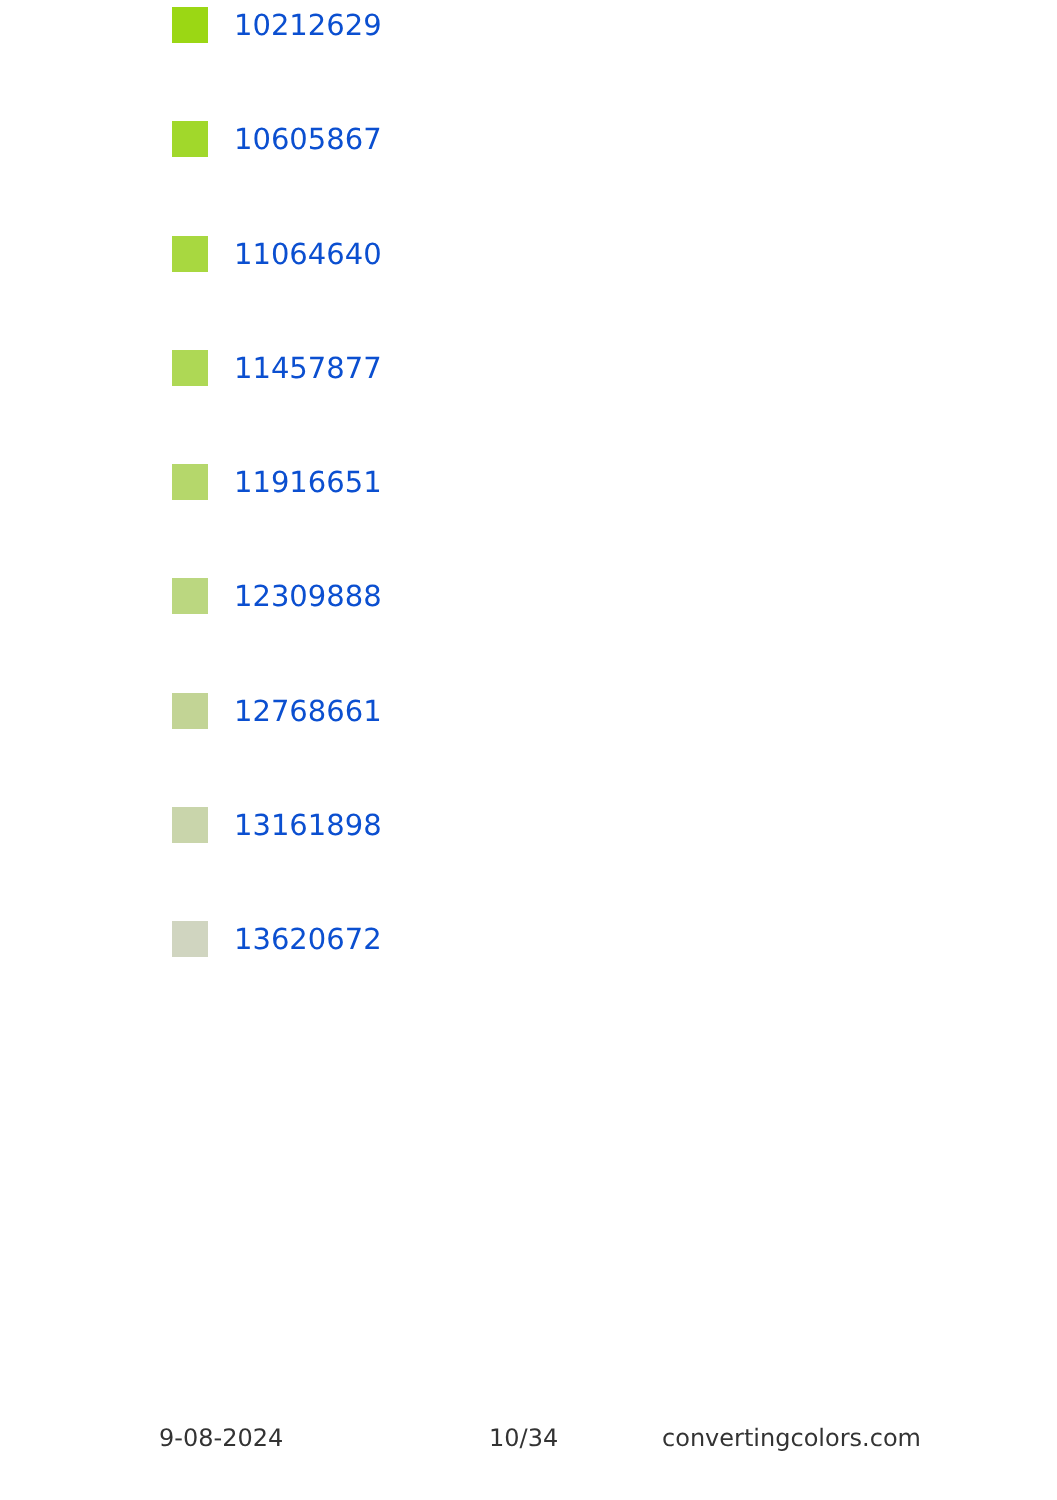10212629
10605867
11064640
11457877
11916651
12309888
12768661
13161898
13620672
9-08-2024 10/34 convertingcolors.com